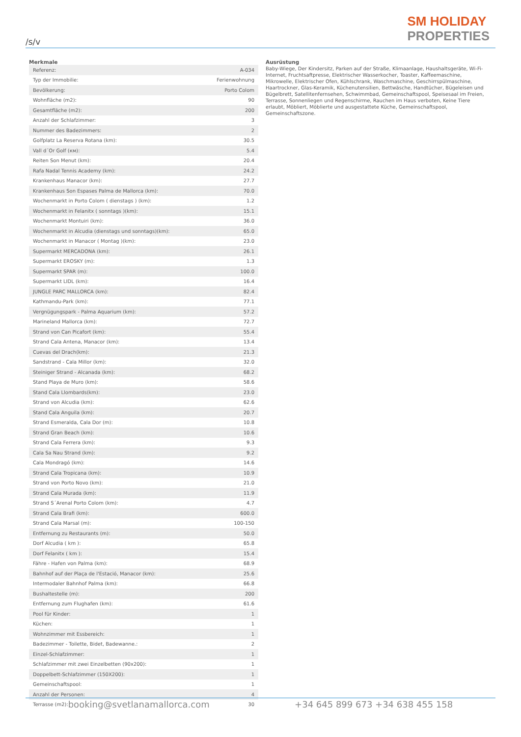/s/v
SM HOLIDAY
PROPERTIES
Merkmale
| Referenz: | A-034 |
| Typ der Immobilie: | Ferienwohnung |
| Bevölkerung: | Porto Colom |
| Wohnfläche (m2): | 90 |
| Gesamtfläche (m2): | 200 |
| Anzahl der Schlafzimmer: | 3 |
| Nummer des Badezimmers: | 2 |
| Golfplatz La Reserva Rotana (km): | 30.5 |
| Vall d´Or Golf (км): | 5.4 |
| Reiten Son Menut (km): | 20.4 |
| Rafa Nadal Tennis Academy (km): | 24.2 |
| Krankenhaus Manacor (km): | 27.7 |
| Krankenhaus Son Espases Palma de Mallorca (km): | 70.0 |
| Wochenmarkt in Porto Colom ( dienstags ) (km): | 1.2 |
| Wochenmarkt in Felanitx ( sonntags )(km): | 15.1 |
| Wochenmarkt Montuiri (km): | 36.0 |
| Wochenmarkt in Alcudia (dienstags und sonntags)(km): | 65.0 |
| Wochenmarkt in Manacor ( Montag )(km): | 23.0 |
| Supermarkt MERCADONA (km): | 26.1 |
| Supermarkt EROSKY (m): | 1.3 |
| Supermarkt SPAR (m): | 100.0 |
| Supermarkt LIDL (km): | 16.4 |
| JUNGLE PARC MALLORCA (km): | 82.4 |
| Kathmandu-Park (km): | 77.1 |
| Vergnügungspark - Palma Aquarium (km): | 57.2 |
| Marineland Mallorca (km): | 72.7 |
| Strand von Can Picafort (km): | 55.4 |
| Strand Cala Antena, Manacor (km): | 13.4 |
| Cuevas del Drach(km): | 21.3 |
| Sandstrand - Cala Millor (km): | 32.0 |
| Steiniger Strand - Alcanada (km): | 68.2 |
| Stand Playa de Muro (km): | 58.6 |
| Stand Cala Llombards(km): | 23.0 |
| Strand von Alcudia (km): | 62.6 |
| Stand Cala Anguila (km): | 20.7 |
| Strand Esmeralda, Cala Dor (m): | 10.8 |
| Strand Gran Beach (km): | 10.6 |
| Strand Cala Ferrera (km): | 9.3 |
| Cala Sa Nau Strand (km): | 9.2 |
| Cala Mondragó (km): | 14.6 |
| Strand Cala Tropicana (km): | 10.9 |
| Strand von Porto Novo (km): | 21.0 |
| Strand Cala Murada (km): | 11.9 |
| Strand S´Arenal Porto Colom (km): | 4.7 |
| Strand Cala Brafi (km): | 600.0 |
| Strand Cala Marsal (m): | 100-150 |
| Entfernung zu Restaurants (m): | 50.0 |
| Dorf Alcudia ( km ): | 65.8 |
| Dorf Felanitx ( km ): | 15.4 |
| Fähre - Hafen von Palma (km): | 68.9 |
| Bahnhof auf der Plaça de l'Estació, Manacor (km): | 25.6 |
| Intermodaler Bahnhof Palma (km): | 66.8 |
| Bushaltestelle (m): | 200 |
| Entfernung zum Flughafen (km): | 61.6 |
| Pool für Kinder: | 1 |
| Küchen: | 1 |
| Wohnzimmer mit Essbereich: | 1 |
| Badezimmer - Toilette, Bidet, Badewanne.: | 2 |
| Einzel-Schlafzimmer: | 1 |
| Schlafzimmer mit zwei Einzelbetten (90x200): | 1 |
| Doppelbett-Schlafzimmer (150X200): | 1 |
| Gemeinschaftspool: | 1 |
| Anzahl der Personen: | 4 |
| Terrasse (m2): | 30 |
Ausrüstung
Baby-Wiege, Der Kindersitz, Parken auf der Straße, Klimaanlage, Haushaltsgeräte, Wi-Fi-Internet, Fruchtsaftpresse, Elektrischer Wasserkocher, Toaster, Kaffeemaschine, Mikrowelle, Elektrischer Ofen, Kühlschrank, Waschmaschine, Geschirrspülmaschine, Haartrockner, Glas-Keramik, Küchenutensilien, Bettwäsche, Handtücher, Bügeleisen und Bügelbrett, Satellitenfernsehen, Schwimmbad, Gemeinschaftspool, Speisesaal im Freien, Terrasse, Sonnenliegen und Regenschirme, Rauchen im Haus verboten, Keine Tiere erlaubt, Möbliert, Möblierte und ausgestattete Küche, Gemeinschaftspool, Gemeinschaftszone.
booking@svetlanamallorca.com +34 645 899 673 +34 638 455 158